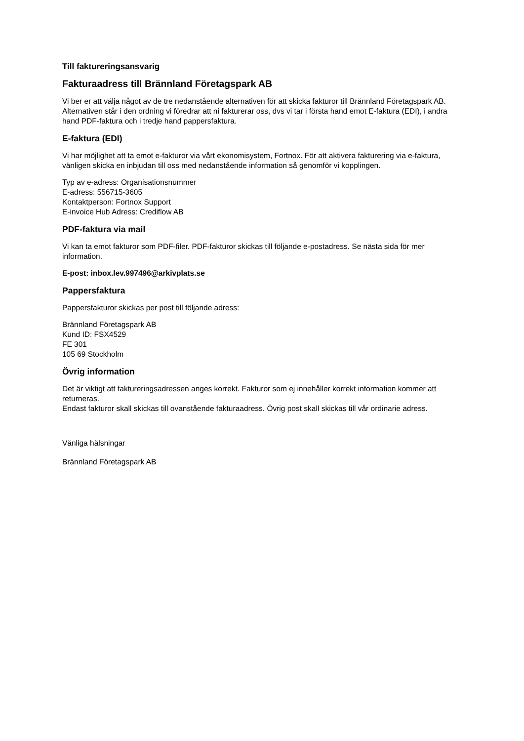Till faktureringsansvarig
Fakturaadress till Brännland Företagspark AB
Vi ber er att välja något av de tre nedanstående alternativen för att skicka fakturor till Brännland Företagspark AB. Alternativen står i den ordning vi föredrar att ni fakturerar oss, dvs vi tar i första hand emot E-faktura (EDI), i andra hand PDF-faktura och i tredje hand pappersfaktura.
E-faktura (EDI)
Vi har möjlighet att ta emot e-fakturor via vårt ekonomisystem, Fortnox. För att aktivera fakturering via e-faktura, vänligen skicka en inbjudan till oss med nedanstående information så genomför vi kopplingen.
Typ av e-adress: Organisationsnummer
E-adress: 556715-3605
Kontaktperson: Fortnox Support
E-invoice Hub Adress: Crediflow AB
PDF-faktura via mail
Vi kan ta emot fakturor som PDF-filer. PDF-fakturor skickas till följande e-postadress. Se nästa sida för mer information.
E-post: inbox.lev.997496@arkivplats.se
Pappersfaktura
Pappersfakturor skickas per post till följande adress:
Brännland Företagspark AB
Kund ID: FSX4529
FE 301
105 69 Stockholm
Övrig information
Det är viktigt att faktureringsadressen anges korrekt. Fakturor som ej innehåller korrekt information kommer att returneras.
Endast fakturor skall skickas till ovanstående fakturaadress. Övrig post skall skickas till vår ordinarie adress.
Vänliga hälsningar
Brännland Företagspark AB